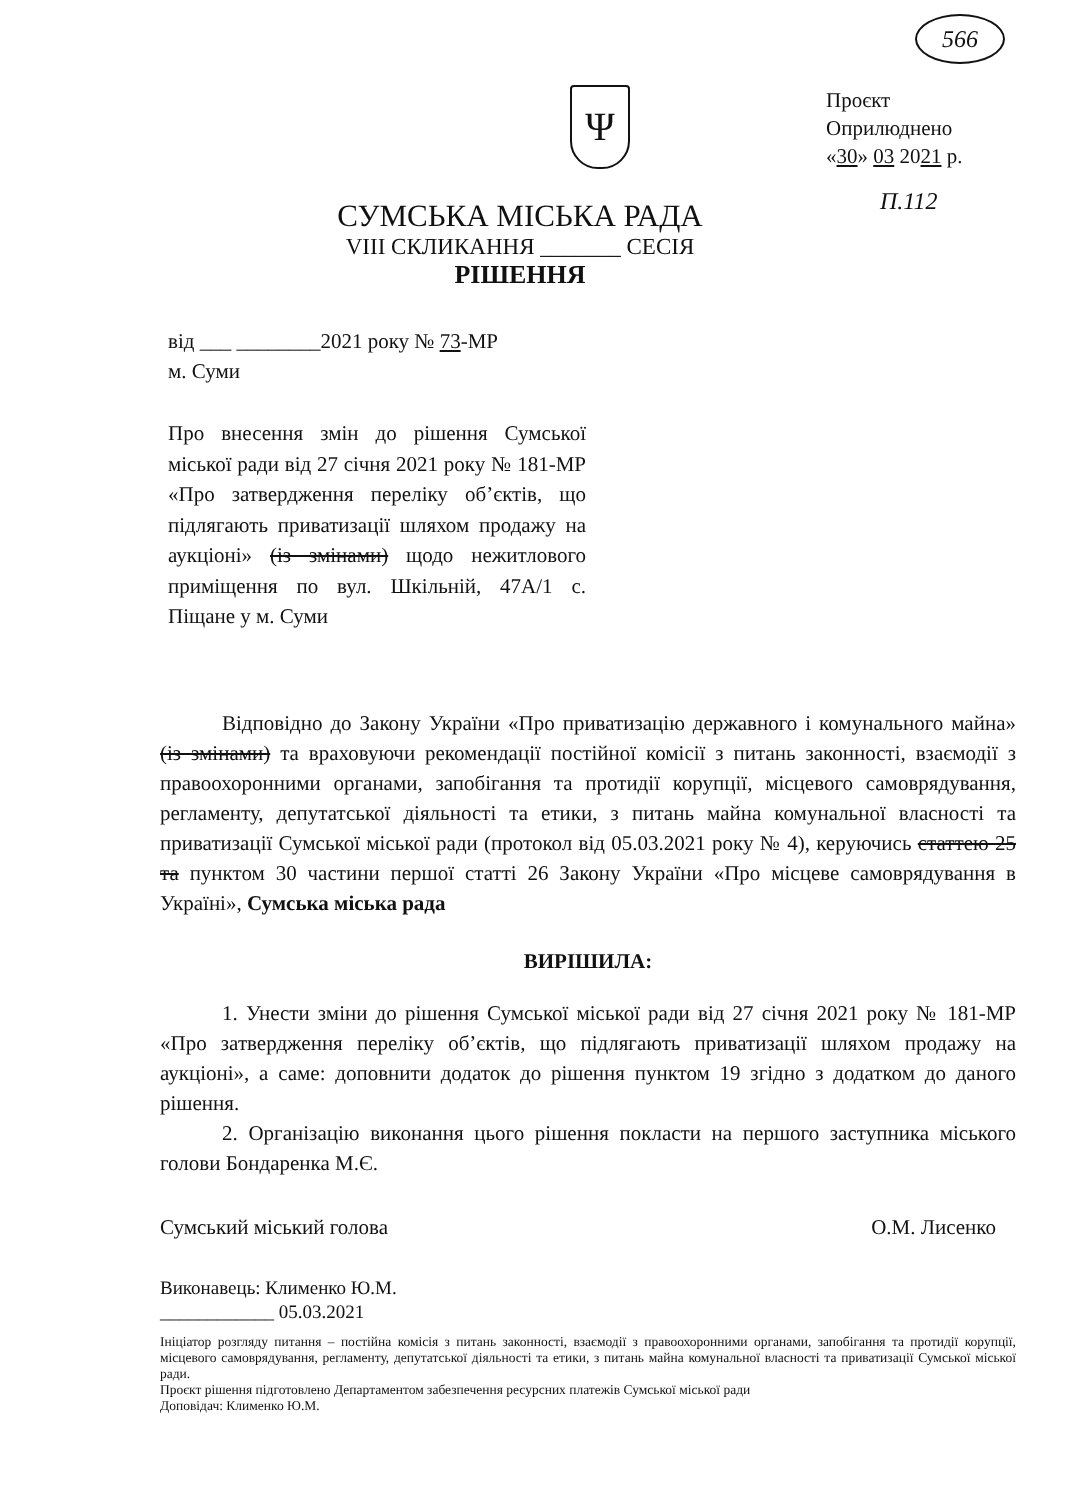566
Ψ
Проєкт
Оприлюднено
«30» 03 2021 р.
П.112
СУМСЬКА МІСЬКА РАДА
VIII СКЛИКАННЯ _______ СЕСІЯ
РІШЕННЯ
від ___ ________2021 року № 73-МР
м. Суми
Про внесення змін до рішення Сумської міської ради від 27 січня 2021 року № 181-МР «Про затвердження переліку об’єктів, що підлягають приватизації шляхом продажу на аукціоні» (із змінами) щодо нежитлового приміщення по вул. Шкільній, 47А/1 с. Піщане у м. Суми
Відповідно до Закону України «Про приватизацію державного і комунального майна» (із змінами) та враховуючи рекомендації постійної комісії з питань законності, взаємодії з правоохоронними органами, запобігання та протидії корупції, місцевого самоврядування, регламенту, депутатської діяльності та етики, з питань майна комунальної власності та приватизації Сумської міської ради (протокол від 05.03.2021 року № 4), керуючись статтею 25 та пунктом 30 частини першої статті 26 Закону України «Про місцеве самоврядування в Україні», Сумська міська рада
ВИРІШИЛА:
1. Унести зміни до рішення Сумської міської ради від 27 січня 2021 року № 181-МР «Про затвердження переліку об’єктів, що підлягають приватизації шляхом продажу на аукціоні», а саме: доповнити додаток до рішення пунктом 19 згідно з додатком до даного рішення.
2. Організацію виконання цього рішення покласти на першого заступника міського голови Бондаренка М.Є.
Сумський міський голова О.М. Лисенко
Виконавець: Клименко Ю.М.
____________ 05.03.2021
Ініціатор розгляду питання – постійна комісія з питань законності, взаємодії з правоохоронними органами, запобігання та протидії корупції, місцевого самоврядування, регламенту, депутатської діяльності та етики, з питань майна комунальної власності та приватизації Сумської міської ради.
Проєкт рішення підготовлено Департаментом забезпечення ресурсних платежів Сумської міської ради
Доповідач: Клименко Ю.М.